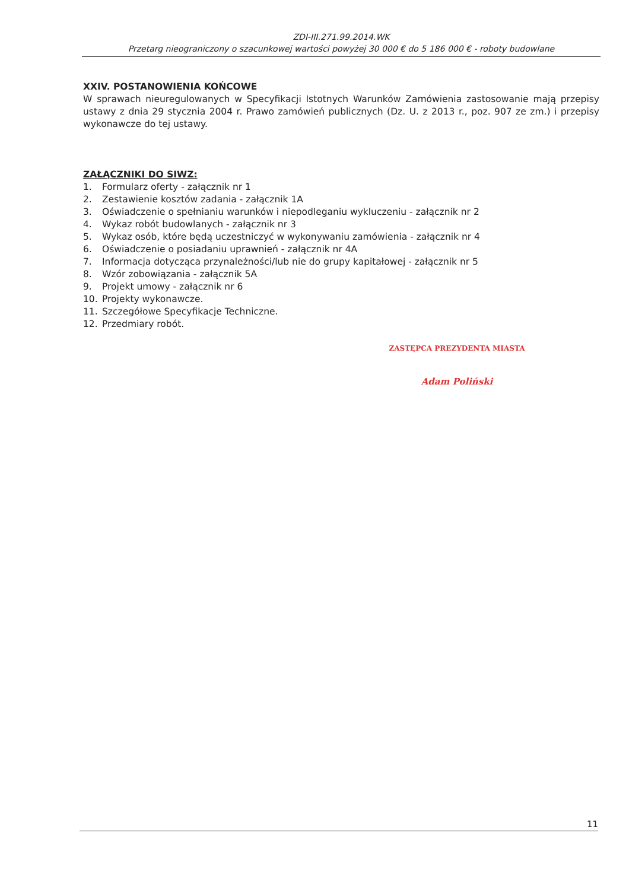ZDI-III.271.99.2014.WK
Przetarg nieograniczony o szacunkowej wartości powyżej 30 000 € do 5 186 000 € - roboty budowlane
XXIV. POSTANOWIENIA KOŃCOWE
W sprawach nieuregulowanych w Specyfikacji Istotnych Warunków Zamówienia zastosowanie mają przepisy ustawy z dnia 29 stycznia 2004 r. Prawo zamówień publicznych (Dz. U. z 2013 r., poz. 907 ze zm.) i przepisy wykonawcze do tej ustawy.
ZAŁĄCZNIKI DO SIWZ:
1. Formularz oferty - załącznik nr 1
2. Zestawienie kosztów zadania - załącznik 1A
3. Oświadczenie o spełnianiu warunków i niepodleganiu wykluczeniu - załącznik nr 2
4. Wykaz robót budowlanych - załącznik nr 3
5. Wykaz osób, które będą uczestniczyć w wykonywaniu zamówienia - załącznik nr 4
6. Oświadczenie o posiadaniu uprawnień - załącznik nr 4A
7. Informacja dotycząca przynależności/lub nie do grupy kapitałowej - załącznik nr 5
8. Wzór zobowiązania - załącznik 5A
9. Projekt umowy - załącznik nr 6
10. Projekty wykonawcze.
11. Szczegółowe Specyfikacje Techniczne.
12. Przedmiary robót.
ZASTĘPCA PREZYDENTA MIASTA
Adam Poliński
11